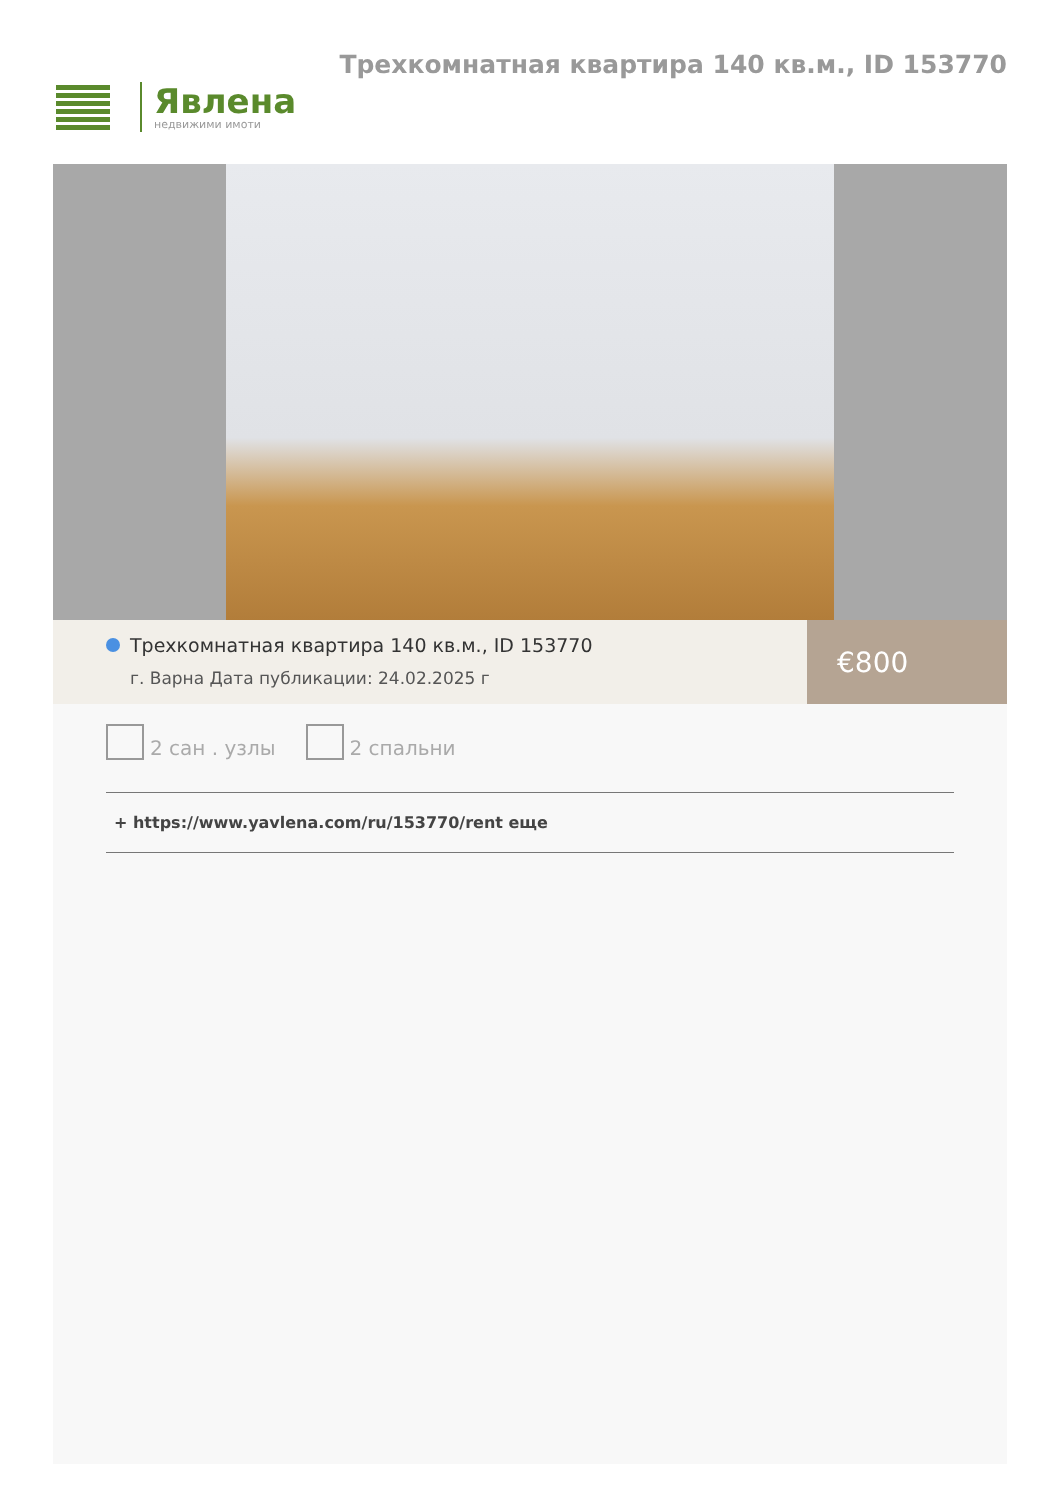Явлена
недвижими имоти
Трехкомнатная квартира 140 кв.м., ID 153770
Трехкомнатная квартира 140 кв.м., ID 153770
г. Варна Дата публикации: 24.02.2025 г
€800
2 сан . узлы
2 спальни
+ https://www.yavlena.com/ru/153770/rent еще